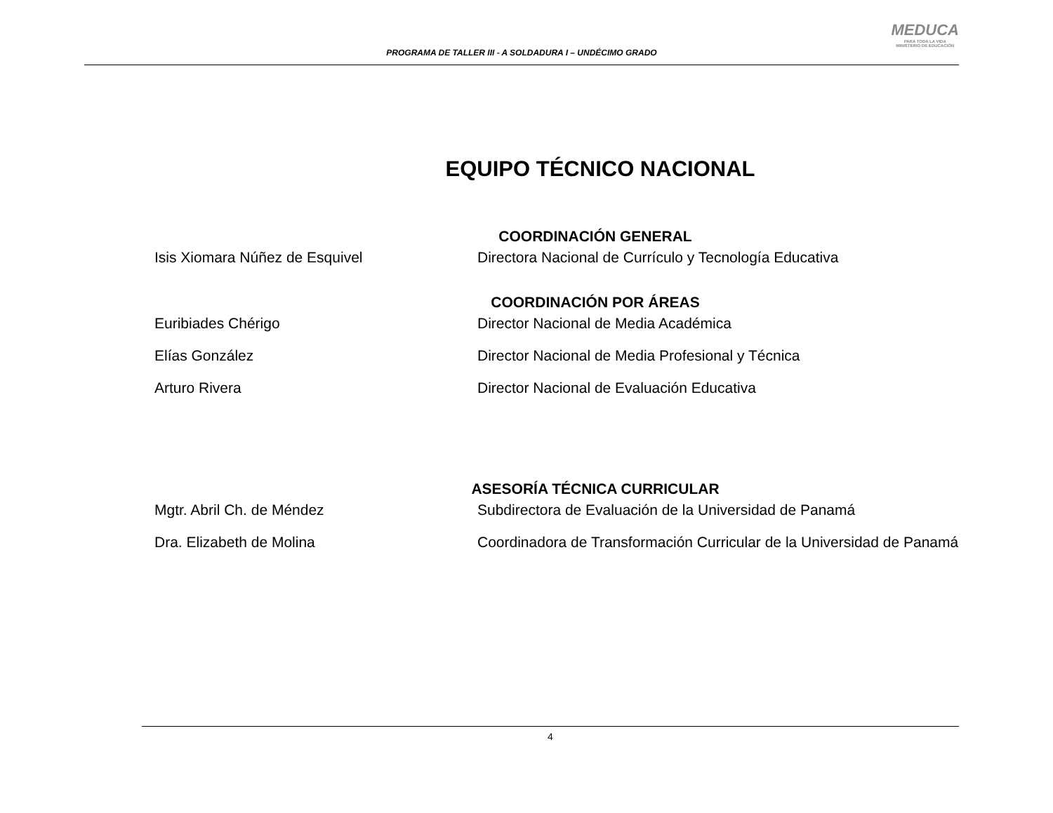PROGRAMA DE TALLER III - A SOLDADURA I – UNDÉCIMO GRADO
MEDUCA
PARA TODA LA VIDA
MINISTERIO DE EDUCACIÓN
EQUIPO TÉCNICO NACIONAL
COORDINACIÓN GENERAL
Isis Xiomara Núñez de Esquivel Directora Nacional de Currículo y Tecnología Educativa
COORDINACIÓN POR ÁREAS
Euribiades Chérigo Director Nacional de Media Académica
Elías González Director Nacional de Media Profesional y Técnica
Arturo Rivera Director Nacional de Evaluación Educativa
ASESORÍA TÉCNICA CURRICULAR
Mgtr. Abril Ch. de Méndez Subdirectora de Evaluación de la Universidad de Panamá
Dra. Elizabeth de Molina Coordinadora de Transformación Curricular de la Universidad de Panamá
4